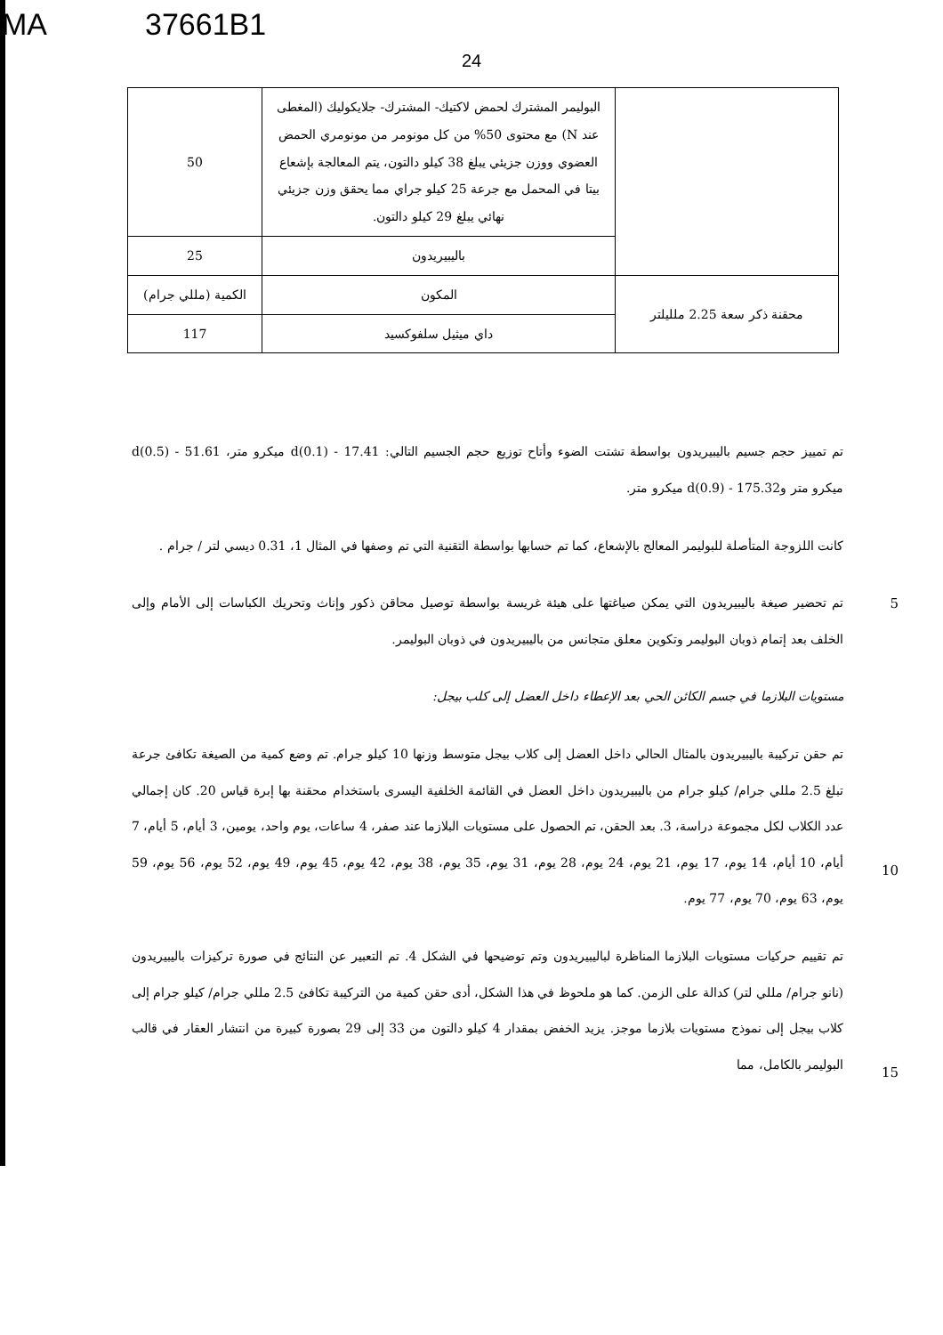MA 37661B1
24
| | البوليمر المشترك لحمض لاكتيك- المشترك- جلايكوليك (المغطى عند N) مع محتوى 50% من كل مونومر من مونومري الحمض العضوي ووزن جزيئي يبلغ 38 كيلو دالتون، يتم المعالجة بإشعاع بيتا في المحمل مع جرعة 25 كيلو جراي مما يحقق وزن جزيئي نهائي يبلغ 29 كيلو دالتون. | 50 |
| | باليبيريدون | 25 |
| محقنة ذكر سعة 2.25 ملليلتر | المكون | الكمية (مللي جرام) |
| | داي ميثيل سلفوكسيد | 117 |
تم تمييز حجم جسيم باليبيريدون بواسطة تشتت الضوء وأتاح توزيع حجم الجسيم التالي: d(0.1) - 17.41 ميكرو متر، d(0.5) - 51.61 ميكرو متر وd(0.9) - 175.32 ميكرو متر.
كانت اللزوجة المتأصلة للبوليمر المعالج بالإشعاع، كما تم حسابها بواسطة التقنية التي تم وصفها في المثال 1، 0.31 ديسي لتر / جرام .
5 تم تحضير صيغة باليبيريدون التي يمكن صياغتها على هيئة غريسة بواسطة توصيل محاقن ذكور وإناث وتحريك الكباسات إلى الأمام وإلى الخلف بعد إتمام ذوبان البوليمر وتكوين معلق متجانس من باليبيريدون في ذوبان البوليمر.
مستويات البلازما في جسم الكائن الحي بعد الإعطاء داخل العضل إلى كلب بيجل:
10
تم حقن تركيبة باليبيريدون بالمثال الحالي داخل العضل إلى كلاب بيجل متوسط وزنها 10 كيلو جرام. تم وضع كمية من الصيغة تكافئ جرعة تبلغ 2.5 مللي جرام/ كيلو جرام من باليبيريدون داخل العضل في القائمة الخلفية اليسرى باستخدام محقنة بها إبرة قياس 20. كان إجمالي عدد الكلاب لكل مجموعة دراسة، 3. بعد الحقن، تم الحصول على مستويات البلازما عند صفر، 4 ساعات، يوم واحد، يومين، 3 أيام، 5 أيام، 7 أيام، 10 أيام، 14 يوم، 17 يوم، 21 يوم، 24 يوم، 28 يوم، 31 يوم، 35 يوم، 38 يوم، 42 يوم، 45 يوم، 49 يوم، 52 يوم، 56 يوم، 59 يوم، 63 يوم، 70 يوم، 77 يوم.
15
تم تقييم حركيات مستويات البلازما المناظرة لباليبيريدون وتم توضيحها في الشكل 4. تم التعبير عن النتائج في صورة تركيزات باليبيريدون (نانو جرام/ مللي لتر) كدالة على الزمن. كما هو ملحوظ في هذا الشكل، أدى حقن كمية من التركيبة تكافئ 2.5 مللي جرام/ كيلو جرام إلى كلاب بيجل إلى نموذج مستويات بلازما موجز. يزيد الخفض بمقدار 4 كيلو دالتون من 33 إلى 29 بصورة كبيرة من انتشار العقار في قالب البوليمر بالكامل، مما